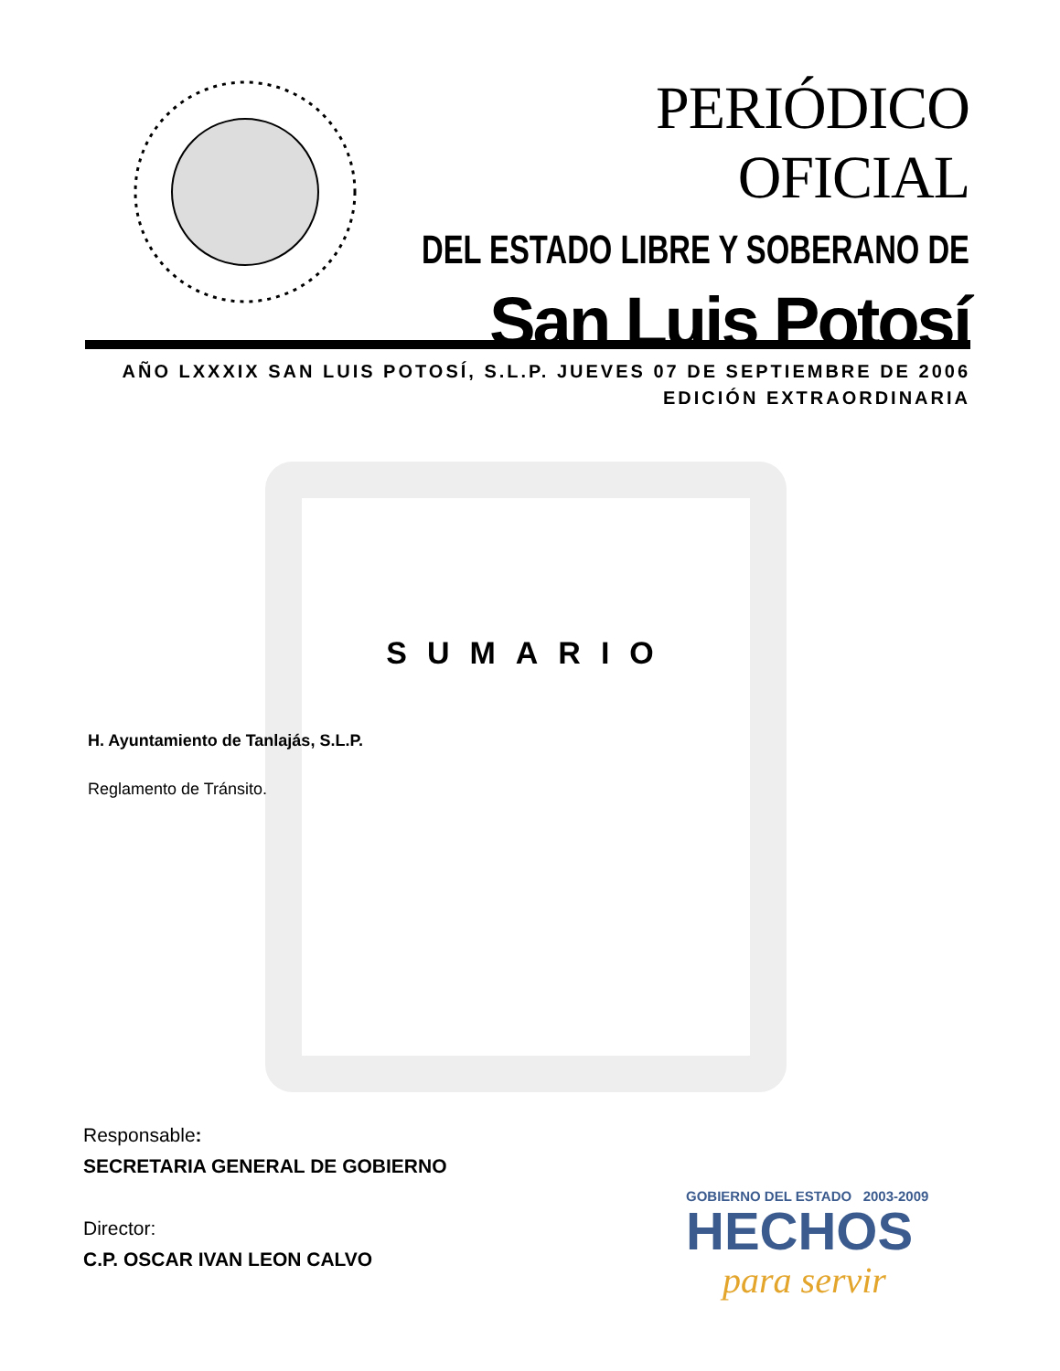PERIÓDICO OFICIAL
DEL ESTADO LIBRE Y SOBERANO DE
San Luis Potosí
AÑO LXXXIX SAN LUIS POTOSÍ, S.L.P. JUEVES 07 DE SEPTIEMBRE DE 2006
EDICIÓN EXTRAORDINARIA
SUMARIO
H. Ayuntamiento de Tanlajás, S.L.P.
Reglamento de Tránsito.
Responsable:
SECRETARIA GENERAL DE GOBIERNO
Director:
C.P. OSCAR IVAN LEON CALVO
GOBIERNO DEL ESTADO 2003-2009
HECHOS
para servir